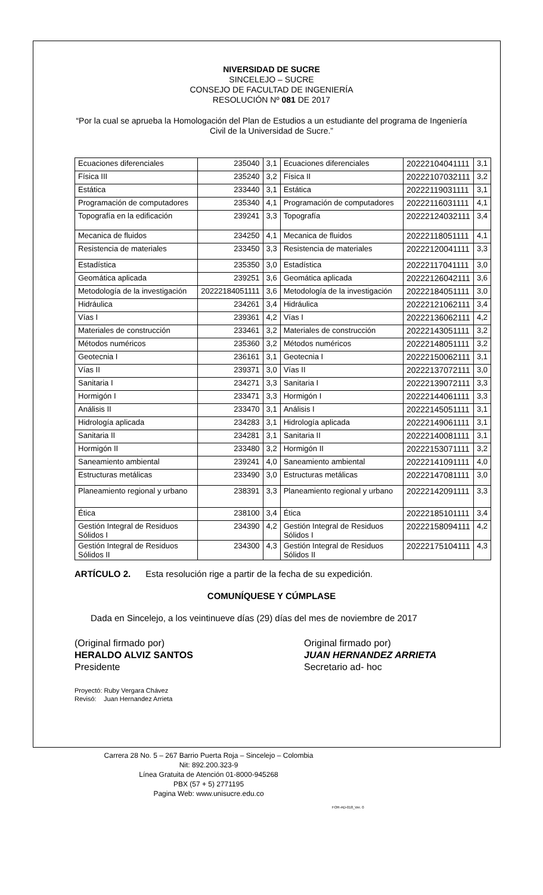NIVERSIDAD DE SUCRE
SINCELEJO – SUCRE
CONSEJO DE FACULTAD DE INGENIERÍA
RESOLUCIÓN Nº 081 DE 2017
“Por la cual se aprueba la Homologación del Plan de Estudios a un estudiante del programa de Ingeniería Civil de la Universidad de Sucre.”
| Ecuaciones diferenciales | 235040 | 3,1 | Ecuaciones diferenciales | 20222104041111 | 3,1 |
| Física III | 235240 | 3,2 | Física II | 20222107032111 | 3,2 |
| Estática | 233440 | 3,1 | Estática | 20222119031111 | 3,1 |
| Programación de computadores | 235340 | 4,1 | Programación de computadores | 20222116031111 | 4,1 |
| Topografía en la edificación | 239241 | 3,3 | Topografía | 20222124032111 | 3,4 |
| Mecanica de fluidos | 234250 | 4,1 | Mecanica de fluidos | 20222118051111 | 4,1 |
| Resistencia de materiales | 233450 | 3,3 | Resistencia de materiales | 20222120041111 | 3,3 |
| Estadística | 235350 | 3,0 | Estadística | 20222117041111 | 3,0 |
| Geomática aplicada | 239251 | 3,6 | Geomática aplicada | 20222126042111 | 3,6 |
| Metodología de la investigación | 20222184051111 | 3,6 | Metodología de la investigación | 20222184051111 | 3,0 |
| Hidráulica | 234261 | 3,4 | Hidráulica | 20222121062111 | 3,4 |
| Vías I | 239361 | 4,2 | Vías I | 20222136062111 | 4,2 |
| Materiales de construcción | 233461 | 3,2 | Materiales de construcción | 20222143051111 | 3,2 |
| Métodos numéricos | 235360 | 3,2 | Métodos numéricos | 20222148051111 | 3,2 |
| Geotecnia I | 236161 | 3,1 | Geotecnia I | 20222150062111 | 3,1 |
| Vías II | 239371 | 3,0 | Vías II | 20222137072111 | 3,0 |
| Sanitaria I | 234271 | 3,3 | Sanitaria I | 20222139072111 | 3,3 |
| Hormigón I | 233471 | 3,3 | Hormigón I | 20222144061111 | 3,3 |
| Análisis II | 233470 | 3,1 | Análisis I | 20222145051111 | 3,1 |
| Hidrología aplicada | 234283 | 3,1 | Hidrología aplicada | 20222149061111 | 3,1 |
| Sanitaria II | 234281 | 3,1 | Sanitaria II | 20222140081111 | 3,1 |
| Hormigón II | 233480 | 3,2 | Hormigón II | 20222153071111 | 3,2 |
| Saneamiento ambiental | 239241 | 4,0 | Saneamiento ambiental | 20222141091111 | 4,0 |
| Estructuras metálicas | 233490 | 3,0 | Estructuras metálicas | 20222147081111 | 3,0 |
| Planeamiento regional y urbano | 238391 | 3,3 | Planeamiento regional y urbano | 20222142091111 | 3,3 |
| Ética | 238100 | 3,4 | Ética | 20222185101111 | 3,4 |
| Gestión Integral de Residuos Sólidos I | 234390 | 4,2 | Gestión Integral de Residuos Sólidos I | 20222158094111 | 4,2 |
| Gestión Integral de Residuos Sólidos II | 234300 | 4,3 | Gestión Integral de Residuos Sólidos II | 20222175104111 | 4,3 |
ARTÍCULO 2. Esta resolución rige a partir de la fecha de su expedición.
COMUNÍQUESE Y CÚMPLASE
Dada en Sincelejo, a los veintinueve días (29) días del mes de noviembre de 2017
(Original firmado por)
HERALDO ALVIZ SANTOS
Presidente
Original firmado por)
JUAN HERNANDEZ ARRIETA
Secretario ad- hoc
Proyectó: Ruby Vergara Chávez
Revisó: Juan Hernandez Arrieta
Carrera 28 No. 5 – 267 Barrio Puerta Roja – Sincelejo – Colombia
Nit: 892.200.323-9
Línea Gratuita de Atención 01-8000-945268
PBX (57 + 5) 2771195
Pagina Web: www.unisucre.edu.co
FOR-AD-018_Ver. 0